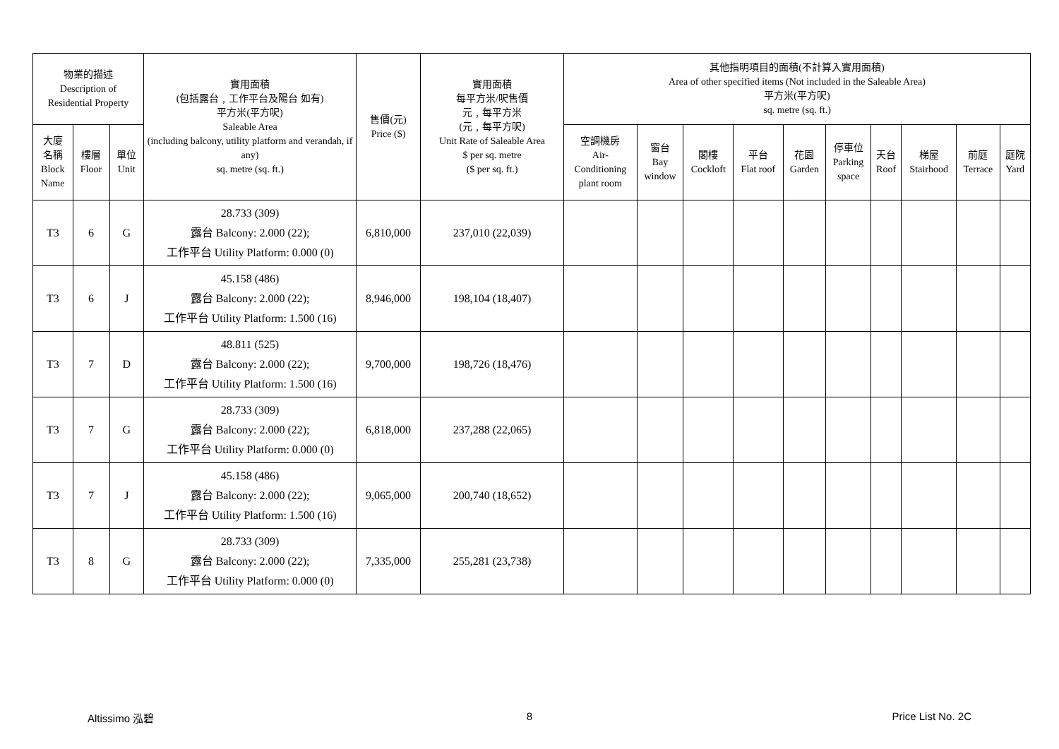| 物業的描述 Description of Residential Property | | | 實用面積 (包括露台﹐工作平台及陽台 如有) 平方米(平方呎) Saleable Area (including balcony, utility platform and verandah, if any) sq. metre (sq. ft.) | 售價(元) Price ($) | 實用面積 每平方米/呎售價 元﹐每平方米 (元﹐每平方呎) Unit Rate of Saleable Area $ per sq. metre ($ per sq. ft.) | 其他指明項目的面積(不計算入實用面積) Area of other specified items (Not included in the Saleable Area) 平方米(平方呎) sq. metre (sq. ft.) | | | | | | | | | |
| --- | --- | --- | --- | --- | --- | --- | --- | --- | --- | --- | --- | --- | --- | --- | --- |
| 大廈 名稱 Block Name | 樓層 Floor | 單位 Unit | | | | 空調機房 Air- Conditioning plant room | 窗台 Bay window | 閣樓 Cockloft | 平台 Flat roof | 花園 Garden | 停車位 Parking space | 天台 Roof | 梯屋 Stairhood | 前庭 Terrace | 庭院 Yard |
| T3 | 6 | G | 28.733 (309) 露台 Balcony: 2.000 (22); 工作平台 Utility Platform: 0.000 (0) | 6,810,000 | 237,010 (22,039) | | | | | | | | | | |
| T3 | 6 | J | 45.158 (486) 露台 Balcony: 2.000 (22); 工作平台 Utility Platform: 1.500 (16) | 8,946,000 | 198,104 (18,407) | | | | | | | | | | |
| T3 | 7 | D | 48.811 (525) 露台 Balcony: 2.000 (22); 工作平台 Utility Platform: 1.500 (16) | 9,700,000 | 198,726 (18,476) | | | | | | | | | | |
| T3 | 7 | G | 28.733 (309) 露台 Balcony: 2.000 (22); 工作平台 Utility Platform: 0.000 (0) | 6,818,000 | 237,288 (22,065) | | | | | | | | | | |
| T3 | 7 | J | 45.158 (486) 露台 Balcony: 2.000 (22); 工作平台 Utility Platform: 1.500 (16) | 9,065,000 | 200,740 (18,652) | | | | | | | | | | |
| T3 | 8 | G | 28.733 (309) 露台 Balcony: 2.000 (22); 工作平台 Utility Platform: 0.000 (0) | 7,335,000 | 255,281 (23,738) | | | | | | | | | | |
Altissimo 泓碧 8 Price List No. 2C